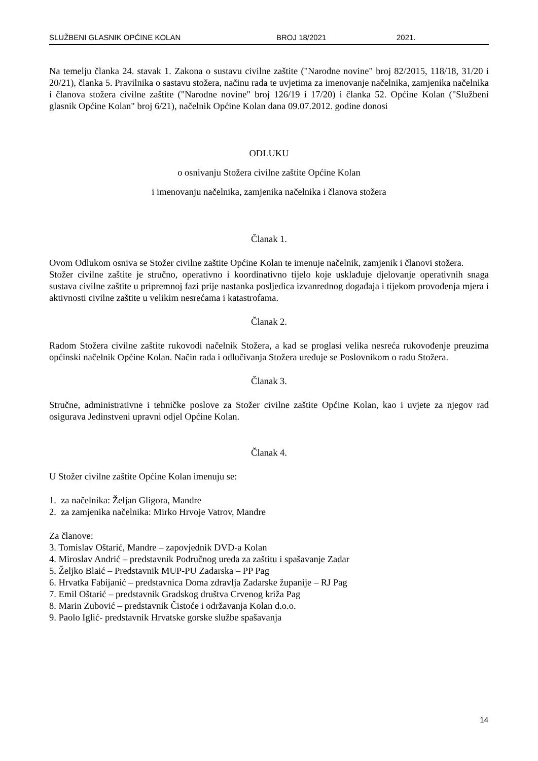SLUŽBENI GLASNIK OPĆINE KOLAN BROJ 18/2021 2021.
Na temelju članka 24. stavak 1. Zakona o sustavu civilne zaštite ("Narodne novine" broj 82/2015, 118/18, 31/20 i 20/21), članka 5. Pravilnika o sastavu stožera, načinu rada te uvjetima za imenovanje načelnika, zamjenika načelnika i članova stožera civilne zaštite ("Narodne novine" broj 126/19 i 17/20) i članka 52. Općine Kolan ("Službeni glasnik Općine Kolan" broj 6/21), načelnik Općine Kolan dana 09.07.2012. godine donosi
ODLUKU
o osnivanju Stožera civilne zaštite Općine Kolan
i imenovanju načelnika, zamjenika načelnika i članova stožera
Članak 1.
Ovom Odlukom osniva se Stožer civilne zaštite Općine Kolan te imenuje načelnik, zamjenik i članovi stožera.
Stožer civilne zaštite je stručno, operativno i koordinativno tijelo koje usklađuje djelovanje operativnih snaga sustava civilne zaštite u pripremnoj fazi prije nastanka posljedica izvanrednog događaja i tijekom provođenja mjera i aktivnosti civilne zaštite u velikim nesrećama i katastrofama.
Članak 2.
Radom Stožera civilne zaštite rukovodi načelnik Stožera, a kad se proglasi velika nesreća rukovođenje preuzima općinski načelnik Općine Kolan. Način rada i odlučivanja Stožera uređuje se Poslovnikom o radu Stožera.
Članak 3.
Stručne, administrativne i tehničke poslove za Stožer civilne zaštite Općine Kolan, kao i uvjete za njegov rad osigurava Jedinstveni upravni odjel Općine Kolan.
Članak 4.
U Stožer civilne zaštite Općine Kolan imenuju se:
1. za načelnika: Željan Gligora, Mandre
2. za zamjenika načelnika: Mirko Hrvoje Vatrov, Mandre
Za članove:
3. Tomislav Oštarić, Mandre – zapovjednik DVD-a Kolan
4. Miroslav Andrić – predstavnik Područnog ureda za zaštitu i spašavanje Zadar
5. Željko Blaić – Predstavnik MUP-PU Zadarska – PP Pag
6. Hrvatka Fabijanić – predstavnica Doma zdravlja Zadarske županije – RJ Pag
7. Emil Oštarić – predstavnik Gradskog društva Crvenog križa Pag
8. Marin Zubović – predstavnik Čistoće i održavanja Kolan d.o.o.
9. Paolo Iglić- predstavnik Hrvatske gorske službe spašavanja
14